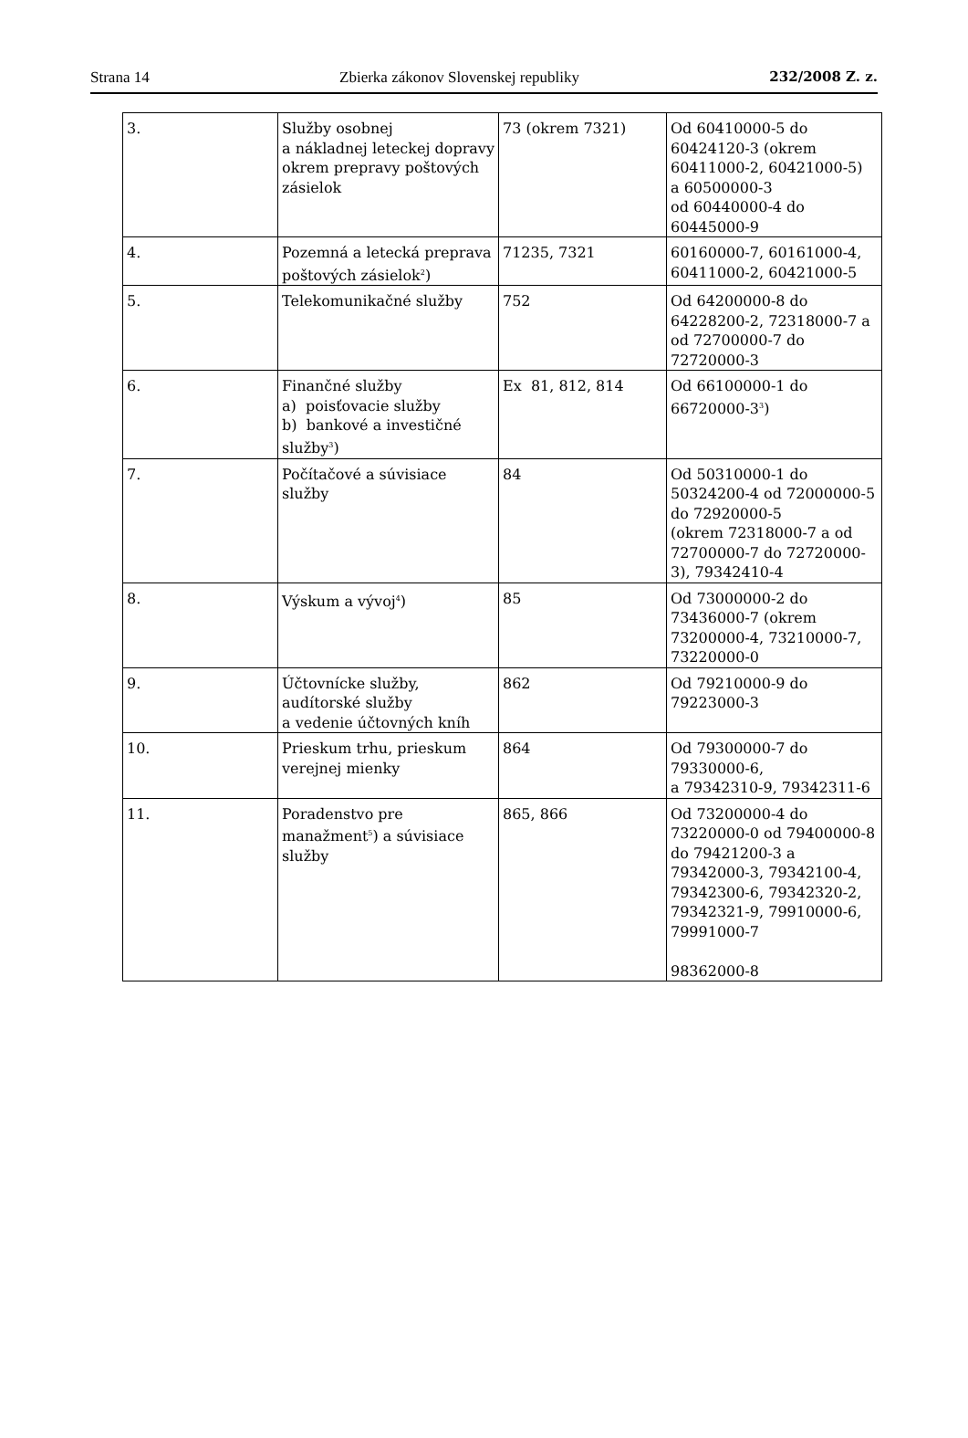Strana 14 Zbierka zákonov Slovenskej republiky 232/2008 Z. z.
| 3. | Služby osobnej a nákladnej leteckej dopravy okrem prepravy poštových zásielok | 73 (okrem 7321) | Od 60410000-5 do 60424120-3 (okrem 60411000-2, 60421000-5) a 60500000-3 od 60440000-4 do 60445000-9 |
| 4. | Pozemná a letecká preprava poštových zásielok<sup>2</sup>) | 71235, 7321 | 60160000-7, 60161000-4, 60411000-2, 60421000-5 |
| 5. | Telekomunikačné služby | 752 | Od 64200000-8 do 64228200-2, 72318000-7 a od 72700000-7 do 72720000-3 |
| 6. | Finančné služby a) poisťovacie služby b) bankové a investičné služby<sup>3</sup>) | Ex 81, 812, 814 | Od 66100000-1 do 66720000-3<sup>3</sup>) |
| 7. | Počítačové a súvisiace služby | 84 | Od 50310000-1 do 50324200-4 od 72000000-5 do 72920000-5 (okrem 72318000-7 a od 72700000-7 do 72720000-3), 79342410-4 |
| 8. | Výskum a vývoj<sup>4</sup>) | 85 | Od 73000000-2 do 73436000-7 (okrem 73200000-4, 73210000-7, 73220000-0 |
| 9. | Účtovnícke služby, audítorské služby a vedenie účtovných kníh | 862 | Od 79210000-9 do 79223000-3 |
| 10. | Prieskum trhu, prieskum verejnej mienky | 864 | Od 79300000-7 do 79330000-6, a 79342310-9, 79342311-6 |
| 11. | Poradenstvo pre manažment<sup>5</sup>) a súvisiace služby | 865, 866 | Od 73200000-4 do 73220000-0 od 79400000-8 do 79421200-3 a 79342000-3, 79342100-4, 79342300-6, 79342320-2, 79342321-9, 79910000-6, 79991000-7 98362000-8 |